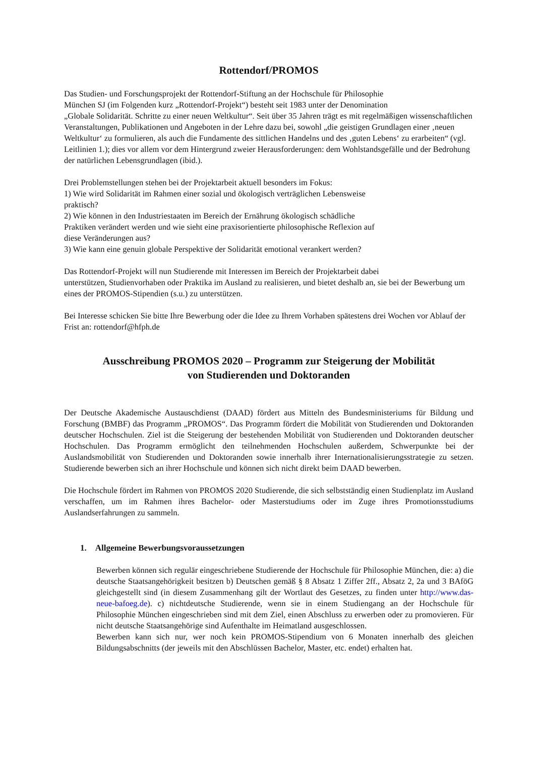Rottendorf/PROMOS
Das Studien- und Forschungsprojekt der Rottendorf-Stiftung an der Hochschule für Philosophie
München SJ (im Folgenden kurz „Rottendorf-Projekt“) besteht seit 1983 unter der Denomination
„Globale Solidarität. Schritte zu einer neuen Weltkultur“. Seit über 35 Jahren trägt es mit regelmäßigen wissenschaftlichen Veranstaltungen, Publikationen und Angeboten in der Lehre dazu bei, sowohl „die geistigen Grundlagen einer ‚neuen Weltkultur‘ zu formulieren, als auch die Fundamente des sittlichen Handelns und des ‚guten Lebens‘ zu erarbeiten“ (vgl. Leitlinien 1.); dies vor allem vor dem Hintergrund zweier Herausforderungen: dem Wohlstandsgefälle und der Bedrohung der natürlichen Lebensgrundlagen (ibid.).
Drei Problemstellungen stehen bei der Projektarbeit aktuell besonders im Fokus:
1) Wie wird Solidarität im Rahmen einer sozial und ökologisch verträglichen Lebensweise
praktisch?
2) Wie können in den Industriestaaten im Bereich der Ernährung ökologisch schädliche
Praktiken verändert werden und wie sieht eine praxisorientierte philosophische Reflexion auf
diese Veränderungen aus?
3) Wie kann eine genuin globale Perspektive der Solidarität emotional verankert werden?
Das Rottendorf-Projekt will nun Studierende mit Interessen im Bereich der Projektarbeit dabei
unterstützen, Studienvorhaben oder Praktika im Ausland zu realisieren, und bietet deshalb an, sie bei der Bewerbung um eines der PROMOS-Stipendien (s.u.) zu unterstützen.
Bei Interesse schicken Sie bitte Ihre Bewerbung oder die Idee zu Ihrem Vorhaben spätestens drei Wochen vor Ablauf der Frist an: rottendorf@hfph.de
Ausschreibung PROMOS 2020 – Programm zur Steigerung der Mobilität
von Studierenden und Doktoranden
Der Deutsche Akademische Austauschdienst (DAAD) fördert aus Mitteln des Bundesministeriums für Bildung und Forschung (BMBF) das Programm „PROMOS“. Das Programm fördert die Mobilität von Studierenden und Doktoranden deutscher Hochschulen. Ziel ist die Steigerung der bestehenden Mobilität von Studierenden und Doktoranden deutscher Hochschulen. Das Programm ermöglicht den teilnehmenden Hochschulen außerdem, Schwerpunkte bei der Auslandsmobilität von Studierenden und Doktoranden sowie innerhalb ihrer Internationalisierungsstrategie zu setzen. Studierende bewerben sich an ihrer Hochschule und können sich nicht direkt beim DAAD bewerben.
Die Hochschule fördert im Rahmen von PROMOS 2020 Studierende, die sich selbstständig einen Studienplatz im Ausland verschaffen, um im Rahmen ihres Bachelor- oder Masterstudiums oder im Zuge ihres Promotionsstudiums Auslandserfahrungen zu sammeln.
1. Allgemeine Bewerbungsvoraussetzungen
Bewerben können sich regulär eingeschriebene Studierende der Hochschule für Philosophie München, die: a) die deutsche Staatsangehörigkeit besitzen b) Deutschen gemäß § 8 Absatz 1 Ziffer 2ff., Absatz 2, 2a und 3 BAföG gleichgestellt sind (in diesem Zusammenhang gilt der Wortlaut des Gesetzes, zu finden unter http://www.das-neue-bafoeg.de). c) nichtdeutsche Studierende, wenn sie in einem Studiengang an der Hochschule für Philosophie München eingeschrieben sind mit dem Ziel, einen Abschluss zu erwerben oder zu promovieren. Für nicht deutsche Staatsangehörige sind Aufenthalte im Heimatland ausgeschlossen.
Bewerben kann sich nur, wer noch kein PROMOS-Stipendium von 6 Monaten innerhalb des gleichen Bildungsabschnitts (der jeweils mit den Abschlüssen Bachelor, Master, etc. endet) erhalten hat.